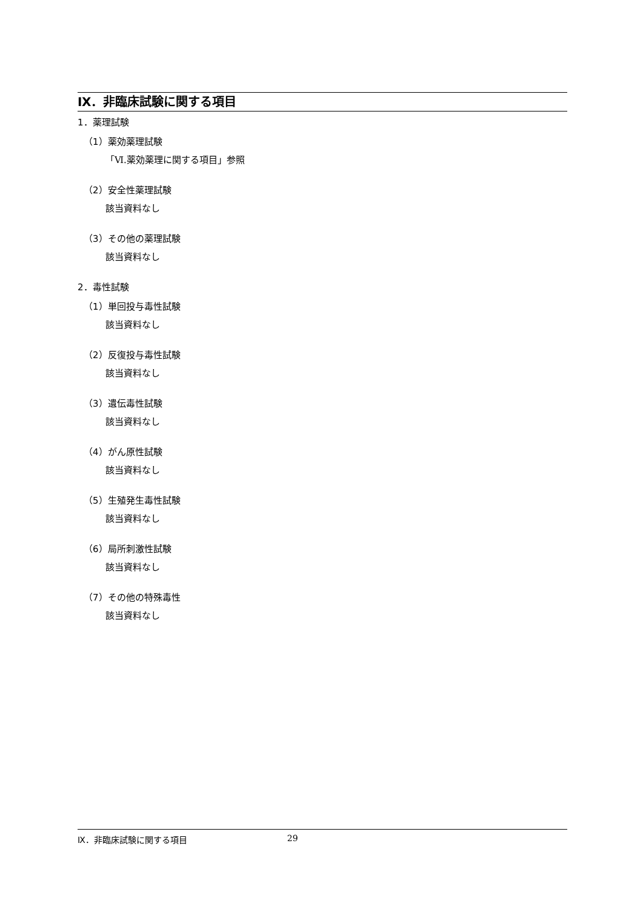Ⅸ．非臨床試験に関する項目
1．薬理試験
（1）薬効薬理試験
「Ⅵ.薬効薬理に関する項目」参照
（2）安全性薬理試験
該当資料なし
（3）その他の薬理試験
該当資料なし
2．毒性試験
（1）単回投与毒性試験
該当資料なし
（2）反復投与毒性試験
該当資料なし
（3）遺伝毒性試験
該当資料なし
（4）がん原性試験
該当資料なし
（5）生殖発生毒性試験
該当資料なし
（6）局所刺激性試験
該当資料なし
（7）その他の特殊毒性
該当資料なし
Ⅸ．非臨床試験に関する項目 29